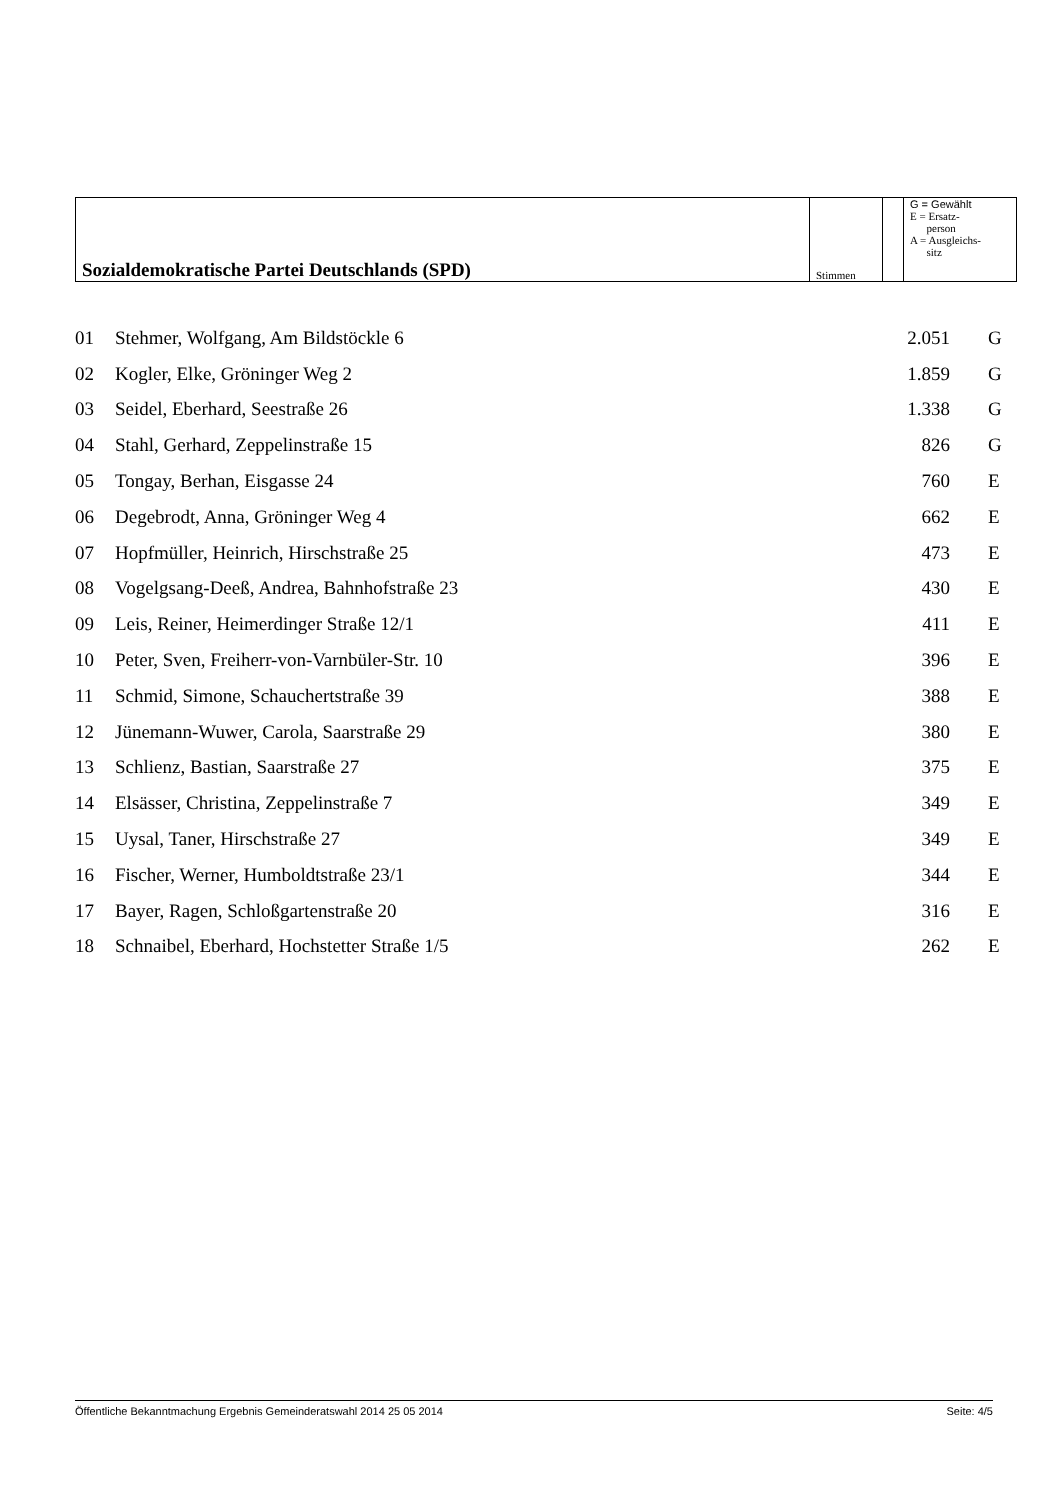| Sozialdemokratische Partei Deutschlands (SPD) | Stimmen | | G = Gewählt E = Ersatz- person A = Ausgleichs- sitz |
| 01 | Stehmer, Wolfgang, Am Bildstöckle 6 | 2.051 | G |
| 02 | Kogler, Elke, Gröninger Weg 2 | 1.859 | G |
| 03 | Seidel, Eberhard, Seestraße 26 | 1.338 | G |
| 04 | Stahl, Gerhard, Zeppelinstraße 15 | 826 | G |
| 05 | Tongay, Berhan, Eisgasse 24 | 760 | E |
| 06 | Degebrodt, Anna, Gröninger Weg 4 | 662 | E |
| 07 | Hopfmüller, Heinrich, Hirschstraße 25 | 473 | E |
| 08 | Vogelgsang-Deeß, Andrea, Bahnhofstraße 23 | 430 | E |
| 09 | Leis, Reiner, Heimerdinger Straße 12/1 | 411 | E |
| 10 | Peter, Sven, Freiherr-von-Varnbüler-Str. 10 | 396 | E |
| 11 | Schmid, Simone, Schauchertstraße 39 | 388 | E |
| 12 | Jünemann-Wuwer, Carola, Saarstraße 29 | 380 | E |
| 13 | Schlienz, Bastian, Saarstraße 27 | 375 | E |
| 14 | Elsässer, Christina, Zeppelinstraße 7 | 349 | E |
| 15 | Uysal, Taner, Hirschstraße 27 | 349 | E |
| 16 | Fischer, Werner, Humboldtstraße 23/1 | 344 | E |
| 17 | Bayer, Ragen, Schloßgartenstraße 20 | 316 | E |
| 18 | Schnaibel, Eberhard, Hochstetter Straße 1/5 | 262 | E |
Öffentliche Bekanntmachung Ergebnis Gemeinderatswahl 2014 25 05 2014 Seite: 4/5